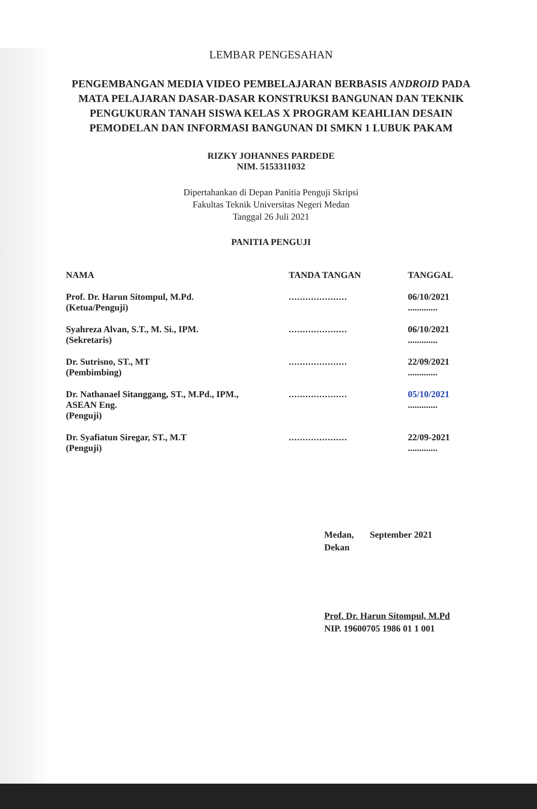LEMBAR PENGESAHAN
PENGEMBANGAN MEDIA VIDEO PEMBELAJARAN BERBASIS ANDROID PADA MATA PELAJARAN DASAR-DASAR KONSTRUKSI BANGUNAN DAN TEKNIK PENGUKURAN TANAH SISWA KELAS X PROGRAM KEAHLIAN DESAIN PEMODELAN DAN INFORMASI BANGUNAN DI SMKN 1 LUBUK PAKAM
RIZKY JOHANNES PARDEDE
NIM. 5153311032
Dipertahankan di Depan Panitia Penguji Skripsi
Fakultas Teknik Universitas Negeri Medan
Tanggal 26 Juli 2021
PANITIA PENGUJI
| NAMA | TANDA TANGAN | TANGGAL |
| --- | --- | --- |
| Prof. Dr. Harun Sitompul, M.Pd. (Ketua/Penguji) | ..................... | 06/10/2021 ............. |
| Syahreza Alvan, S.T., M. Si., IPM. (Sekretaris) | ..................... | 06/10/2021 ............. |
| Dr. Sutrisno, ST., MT (Pembimbing) | ..................... | 22/09/2021 ............. |
| Dr. Nathanael Sitanggang, ST., M.Pd., IPM., ASEAN Eng. (Penguji) | ..................... | 05/10/2021 ............. |
| Dr. Syafiatun Siregar, ST., M.T (Penguji) | ..................... | 22/09-2021 ............. |
Medan, September 2021
Dekan
Prof. Dr. Harun Sitompul, M.Pd
NIP. 19600705 1986 01 1 001